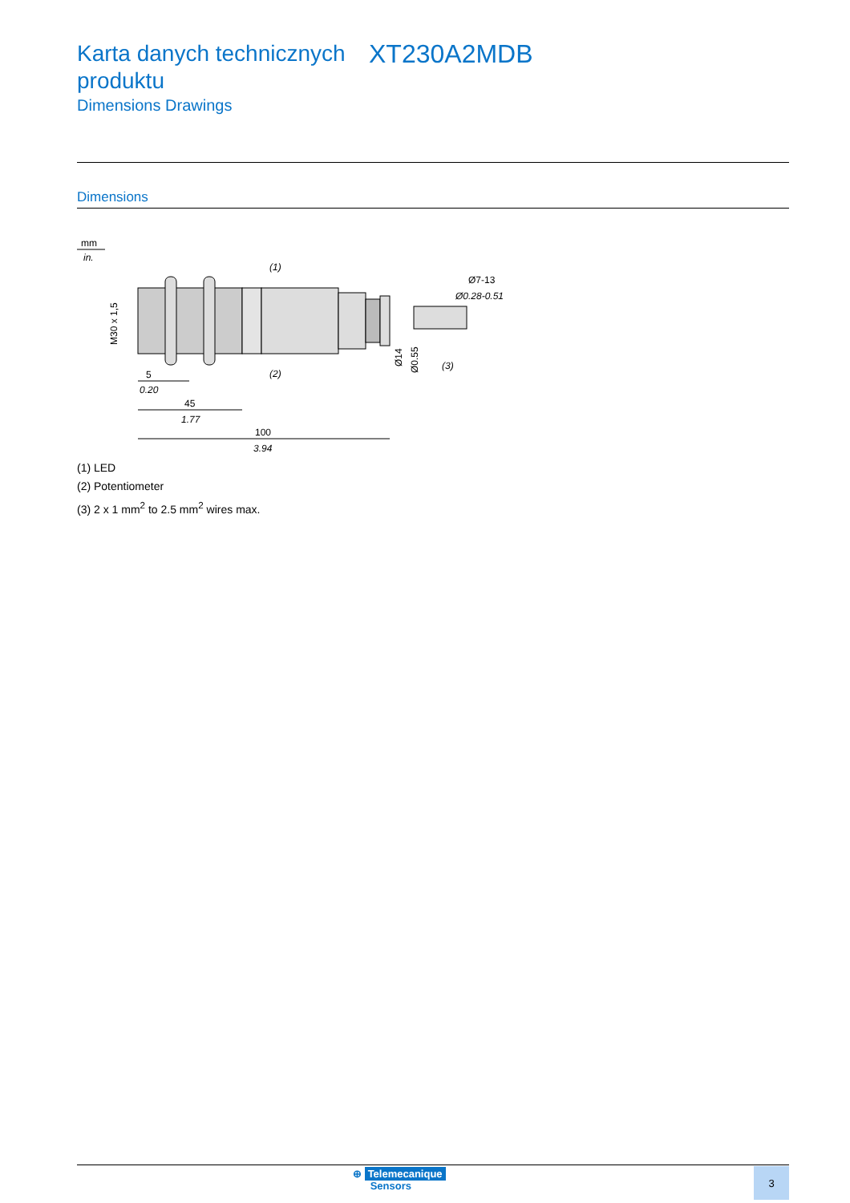Karta danych technicznych produktu
XT230A2MDB
Dimensions Drawings
Dimensions
mm
in.
(1)
(2)
(3)
Ø7-13
Ø0.28-0.51
M30 x 1,5
Ø14
Ø0.55
5
0.20
45
1.77
100
3.94
(1) LED
(2) Potentiometer
(3) 2 x 1 mm<sup>2</sup> to 2.5 mm<sup>2</sup> wires max.
⊕ Telemecanique
Sensors
3